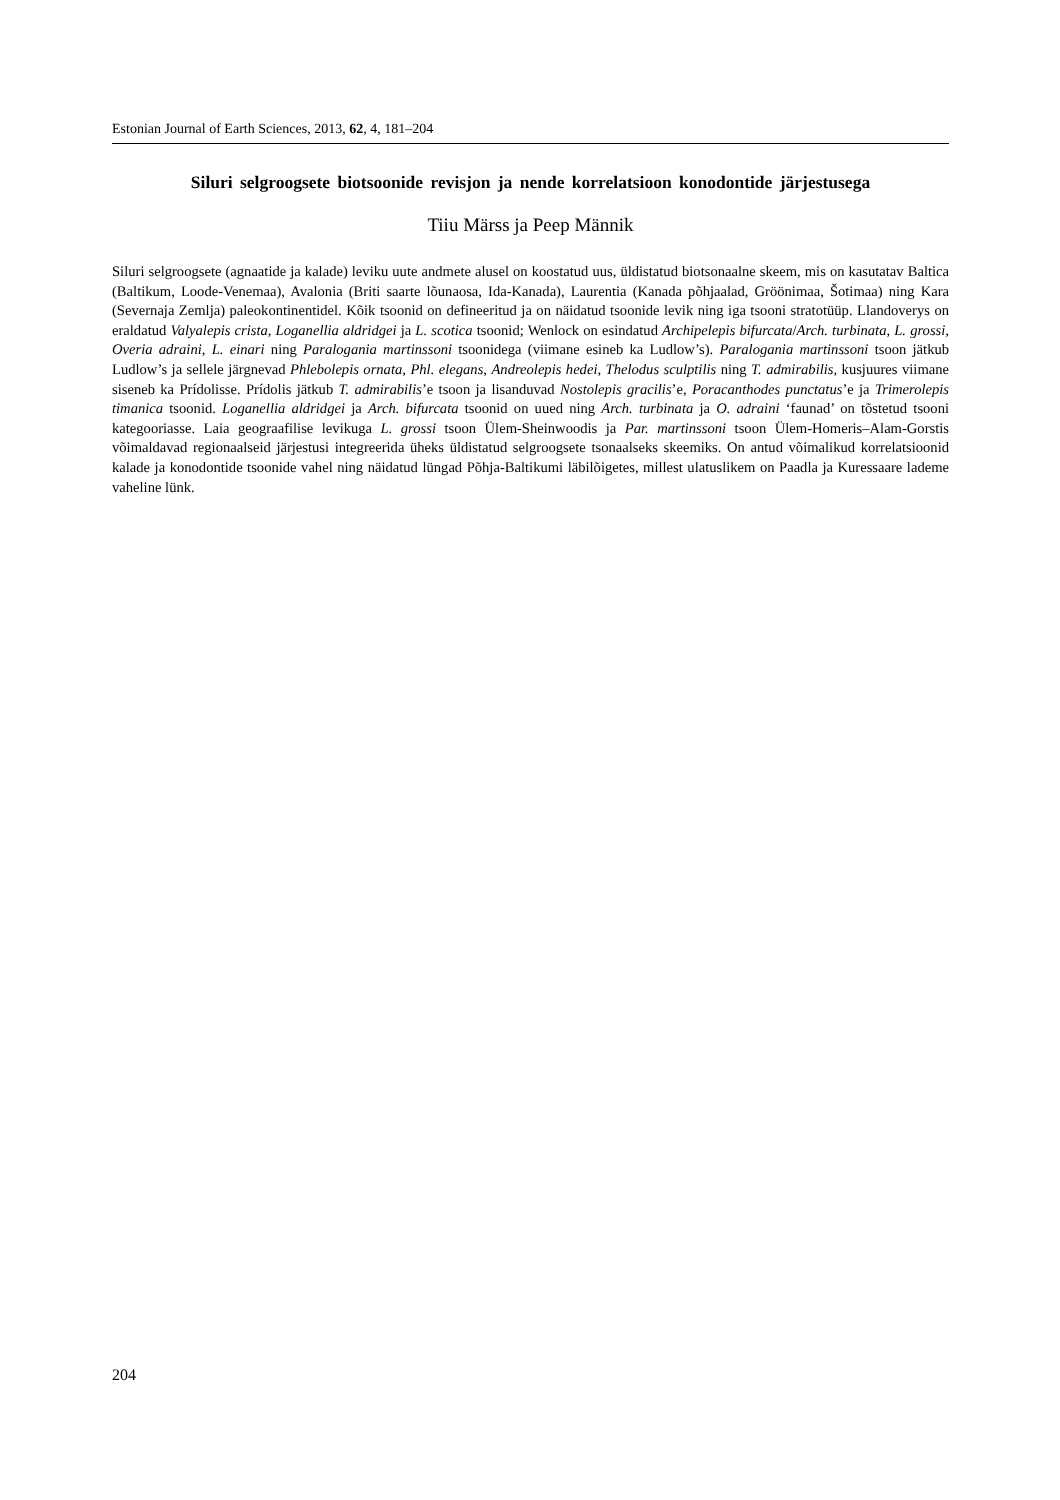Estonian Journal of Earth Sciences, 2013, 62, 4, 181–204
Siluri selgroogsete biotsoonide revisjon ja nende korrelatsioon konodontide järjestusega
Tiiu Märss ja Peep Männik
Siluri selgroogsete (agnaatide ja kalade) leviku uute andmete alusel on koostatud uus, üldistatud biotsonaalne skeem, mis on kasutatav Baltica (Baltikum, Loode-Venemaa), Avalonia (Briti saarte lõunaosa, Ida-Kanada), Laurentia (Kanada põhjaalad, Gröönimaa, Šotimaa) ning Kara (Severnaja Zemlja) paleokontinentidel. Kõik tsoonid on defineeritud ja on näidatud tsoonide levik ning iga tsooni stratotüüp. Llandoverys on eraldatud Valyalepis crista, Loganellia aldridgei ja L. scotica tsoonid; Wenlock on esindatud Archipelepis bifurcata/Arch. turbinata, L. grossi, Overia adraini, L. einari ning Paralogania martinssoni tsoonidega (viimane esineb ka Ludlow’s). Paralogania martinssoni tsoon jätkub Ludlow’s ja sellele järgnevad Phlebolepis ornata, Phl. elegans, Andreolepis hedei, Thelodus sculptilis ning T. admirabilis, kusjuures viimane siseneb ka Prídolisse. Prídolis jätkub T. admirabilis’e tsoon ja lisanduvad Nostolepis gracilis’e, Poracanthodes punctatus’e ja Trimerolepis timanica tsoonid. Loganellia aldridgei ja Arch. bifurcata tsoonid on uued ning Arch. turbinata ja O. adraini ‘faunad’ on tõstetud tsooni kategooriasse. Laia geograafilise levikuga L. grossi tsoon Ülem-Sheinwoodis ja Par. martinssoni tsoon Ülem-Homeris–Alam-Gorstis võimaldavad regionaalseid järjestusi integreerida üheks üldistatud selgroogsete tsonaalseks skeemiks. On antud võimalikud korrelatsioonid kalade ja konodontide tsoonide vahel ning näidatud lüngad Põhja-Baltikumi läbilõigetes, millest ulatuslikem on Paadla ja Kuressaare lademe vaheline lünk.
204